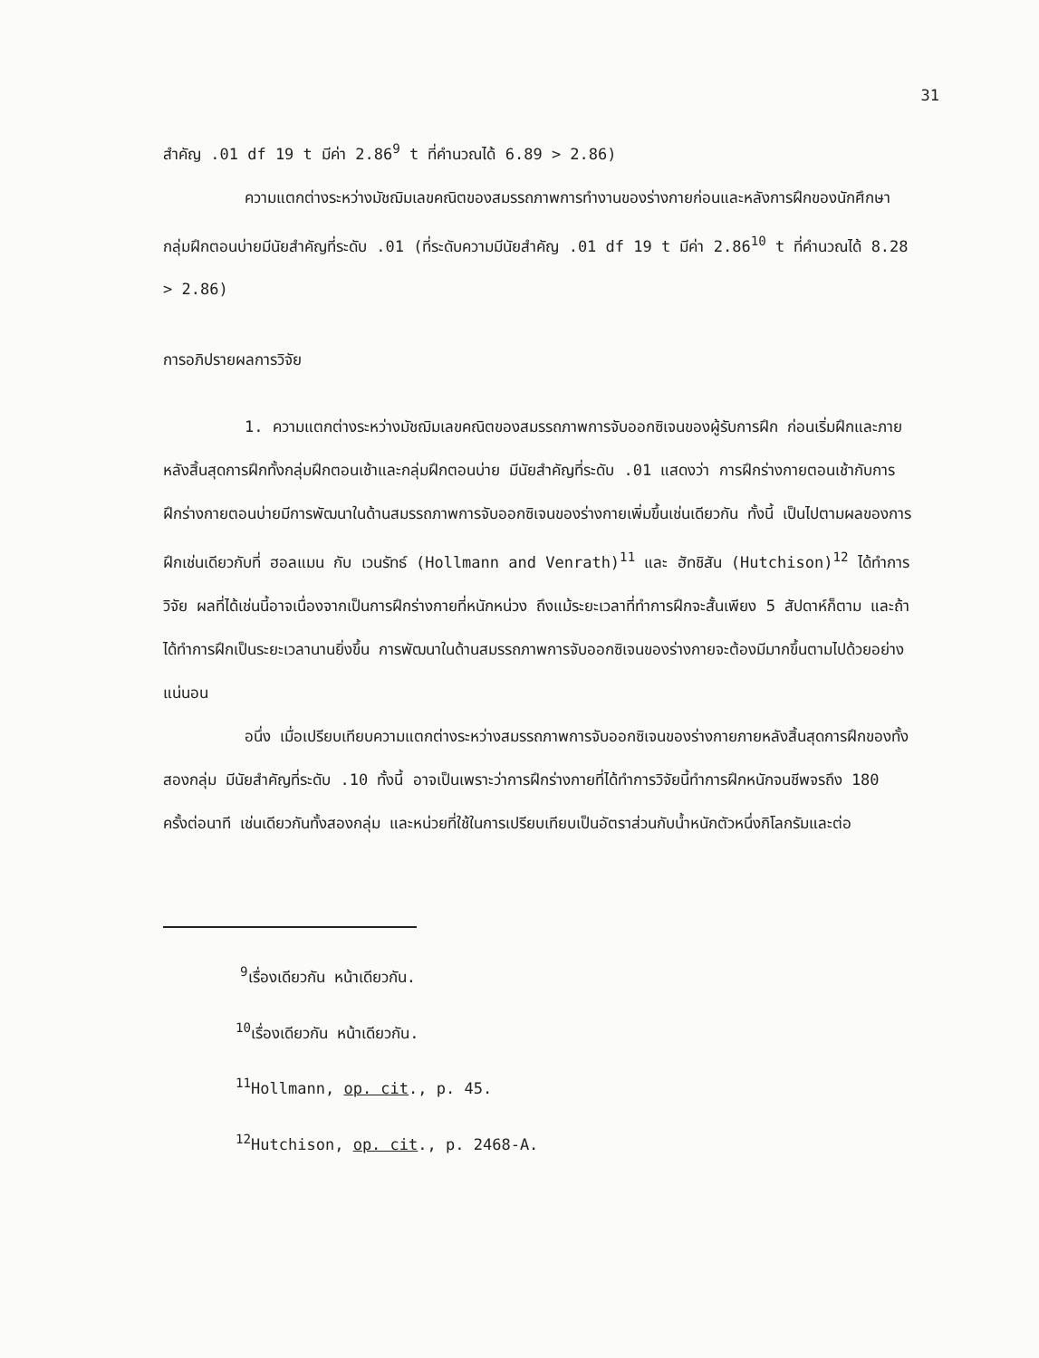31
สำคัญ .01 df 19 t มีค่า 2.86<sup>9</sup> t ที่คำนวณได้ 6.89 > 2.86)
ความแตกต่างระหว่างมัชฌิมเลขคณิตของสมรรถภาพการทำงานของร่างกายก่อนและหลังการฝึกของนักศึกษากลุ่มฝึกตอนบ่ายมีนัยสำคัญที่ระดับ .01 (ที่ระดับความมีนัยสำคัญ .01 df 19 t มีค่า 2.86<sup>10</sup> t ที่คำนวณได้ 8.28 > 2.86)
การอภิปรายผลการวิจัย
1. ความแตกต่างระหว่างมัชฌิมเลขคณิตของสมรรถภาพการจับออกซิเจนของผู้รับการฝึก ก่อนเริ่มฝึกและภายหลังสิ้นสุดการฝึกทั้งกลุ่มฝึกตอนเช้าและกลุ่มฝึกตอนบ่าย มีนัยสำคัญที่ระดับ .01 แสดงว่า การฝึกร่างกายตอนเช้ากับการฝึกร่างกายตอนบ่ายมีการพัฒนาในด้านสมรรถภาพการจับออกซิเจนของร่างกายเพิ่มขึ้นเช่นเดียวกัน ทั้งนี้ เป็นไปตามผลของการฝึกเช่นเดียวกับที่ ฮอลแมน กับ เวนรัทธ์ (Hollmann and Venrath)<sup>11</sup> และ ฮัทชิสัน (Hutchison)<sup>12</sup> ได้ทำการวิจัย ผลที่ได้เช่นนี้อาจเนื่องจากเป็นการฝึกร่างกายที่หนักหน่วง ถึงแม้ระยะเวลาที่ทำการฝึกจะสั้นเพียง 5 สัปดาห์ก็ตาม และถ้าได้ทำการฝึกเป็นระยะเวลานานยิ่งขึ้น การพัฒนาในด้านสมรรถภาพการจับออกซิเจนของร่างกายจะต้องมีมากขึ้นตามไปด้วยอย่างแน่นอน
อนึ่ง เมื่อเปรียบเทียบความแตกต่างระหว่างสมรรถภาพการจับออกซิเจนของร่างกายภายหลังสิ้นสุดการฝึกของทั้งสองกลุ่ม มีนัยสำคัญที่ระดับ .10 ทั้งนี้ อาจเป็นเพราะว่าการฝึกร่างกายที่ได้ทำการวิจัยนี้ทำการฝึกหนักจนชีพจรถึง 180 ครั้งต่อนาที เช่นเดียวกันทั้งสองกลุ่ม และหน่วยที่ใช้ในการเปรียบเทียบเป็นอัตราส่วนกับน้ำหนักตัวหนึ่งกิโลกรัมและต่อ
<sup>9</sup> เรื่องเดียวกัน หน้าเดียวกัน.
<sup>10</sup> เรื่องเดียวกัน หน้าเดียวกัน.
<sup>11</sup> Hollmann, op. cit., p. 45.
<sup>12</sup> Hutchison, op. cit., p. 2468-A.